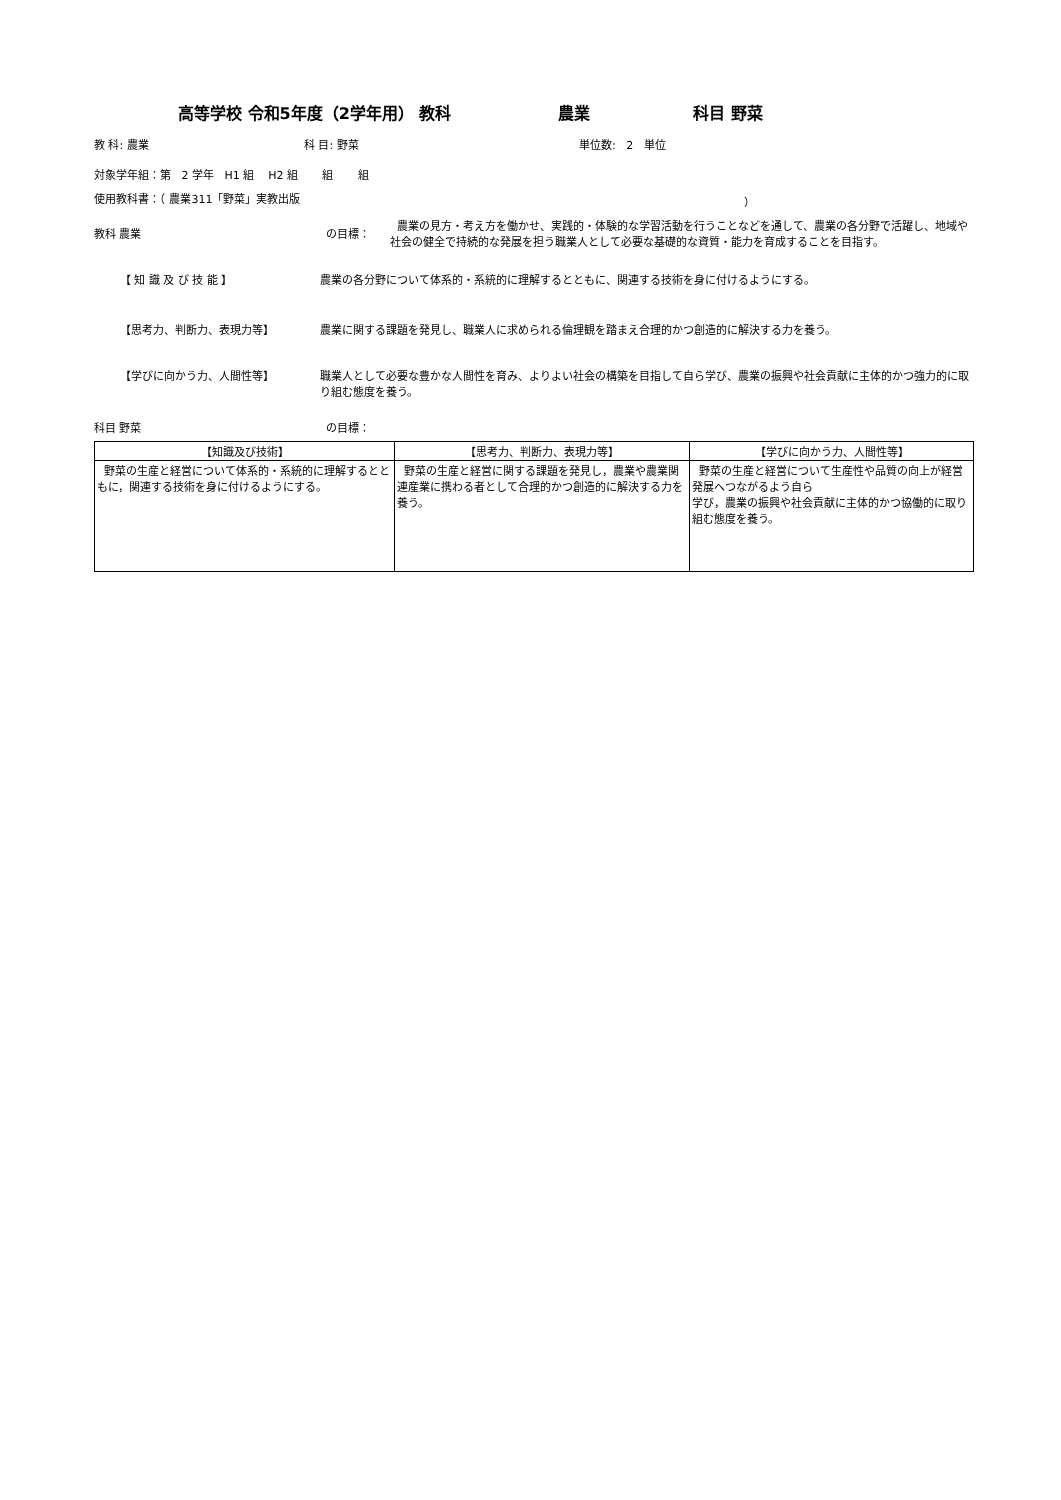高等学校 令和5年度（2学年用） 教科 農業 科目 野菜
教 科: 農業 科 目: 野菜 単位数: 2 単位
対象学年組：第 2 学年 H1 組 H2 組 組 組
使用教科書：（ 農業311「野菜」実教出版 ）
教科 農業 の目標： 農業の見方・考え方を働かせ、実践的・体験的な学習活動を行うことなどを通して、農業の各分野で活躍し、地域や社会の健全で持続的な発展を担う職業人として必要な基礎的な資質・能力を育成することを目指す。
【 知 識 及 び 技 能 】 農業の各分野について体系的・系統的に理解するとともに、関連する技術を身に付けるようにする。
【思考力、判断力、表現力等】 農業に関する課題を発見し、職業人に求められる倫理観を踏まえ合理的かつ創造的に解決する力を養う。
【学びに向かう力、人間性等】 職業人として必要な豊かな人間性を育み、よりよい社会の構築を目指して自ら学び、農業の振興や社会貢献に主体的かつ強力的に取り組む態度を養う。
科目 野菜 の目標：
| 【知識及び技術】 | 【思考力、判断力、表現力等】 | 【学びに向かう力、人間性等】 |
| --- | --- | --- |
| 野菜の生産と経営について体系的・系統的に理解するとともに，関連する技術を身に付けるようにする。 | 野菜の生産と経営に関する課題を発見し，農業や農業関連産業に携わる者として合理的かつ創造的に解決する力を養う。 | 野菜の生産と経営について生産性や品質の向上が経営発展へつながるよう自ら 学び，農業の振興や社会貢献に主体的かつ協働的に取り組む態度を養う。 |